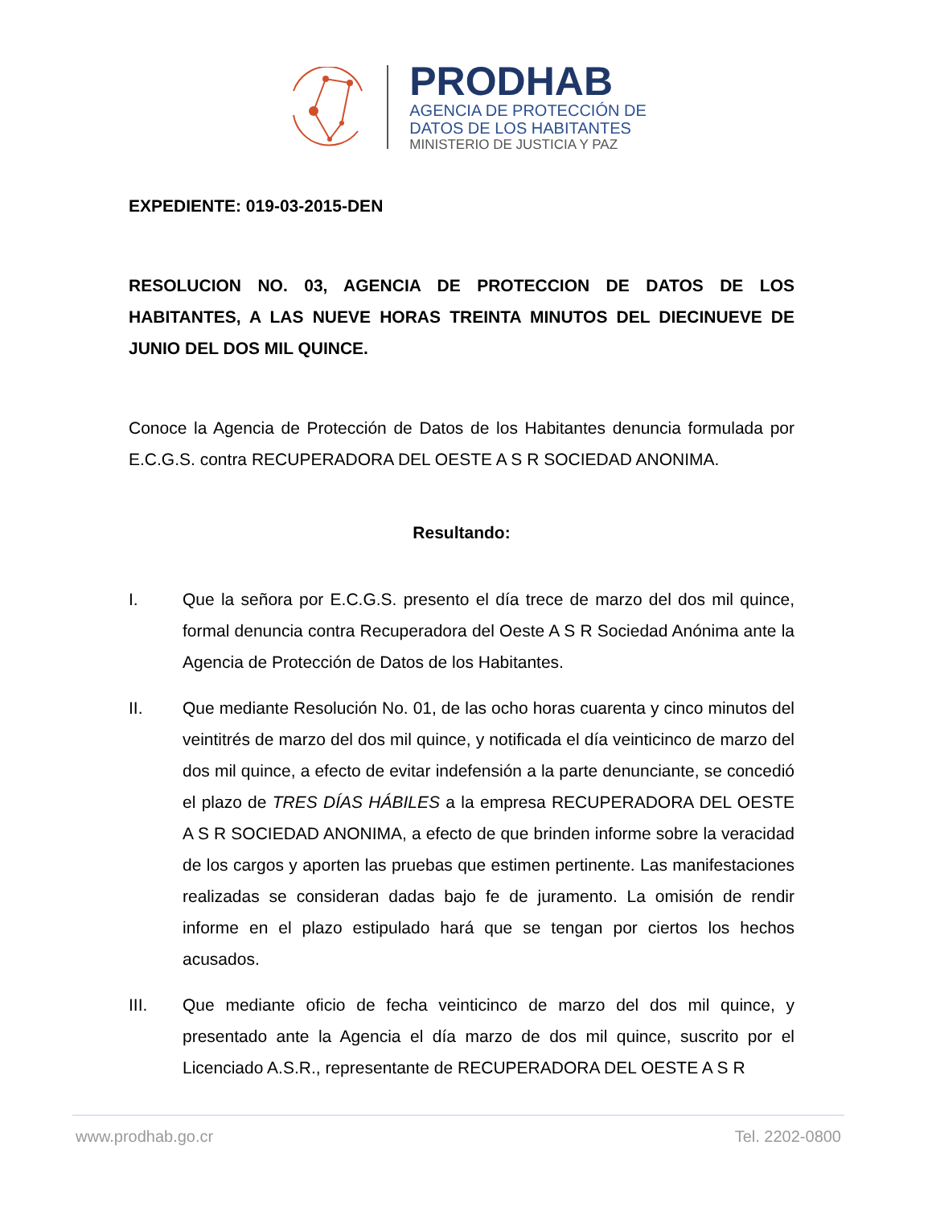PRODHAB
AGENCIA DE PROTECCIÓN DE
DATOS DE LOS HABITANTES
MINISTERIO DE JUSTICIA Y PAZ
EXPEDIENTE: 019-03-2015-DEN
RESOLUCION NO. 03, AGENCIA DE PROTECCION DE DATOS DE LOS HABITANTES, A LAS NUEVE HORAS TREINTA MINUTOS DEL DIECINUEVE DE JUNIO DEL DOS MIL QUINCE.
Conoce la Agencia de Protección de Datos de los Habitantes denuncia formulada por E.C.G.S. contra RECUPERADORA DEL OESTE A S R SOCIEDAD ANONIMA.
Resultando:
I. Que la señora por E.C.G.S. presento el día trece de marzo del dos mil quince, formal denuncia contra Recuperadora del Oeste A S R Sociedad Anónima ante la Agencia de Protección de Datos de los Habitantes.
II. Que mediante Resolución No. 01, de las ocho horas cuarenta y cinco minutos del veintitrés de marzo del dos mil quince, y notificada el día veinticinco de marzo del dos mil quince, a efecto de evitar indefensión a la parte denunciante, se concedió el plazo de TRES DÍAS HÁBILES a la empresa RECUPERADORA DEL OESTE A S R SOCIEDAD ANONIMA, a efecto de que brinden informe sobre la veracidad de los cargos y aporten las pruebas que estimen pertinente. Las manifestaciones realizadas se consideran dadas bajo fe de juramento. La omisión de rendir informe en el plazo estipulado hará que se tengan por ciertos los hechos acusados.
III. Que mediante oficio de fecha veinticinco de marzo del dos mil quince, y presentado ante la Agencia el día marzo de dos mil quince, suscrito por el Licenciado A.S.R., representante de RECUPERADORA DEL OESTE A S R
www.prodhab.go.cr Tel. 2202-0800